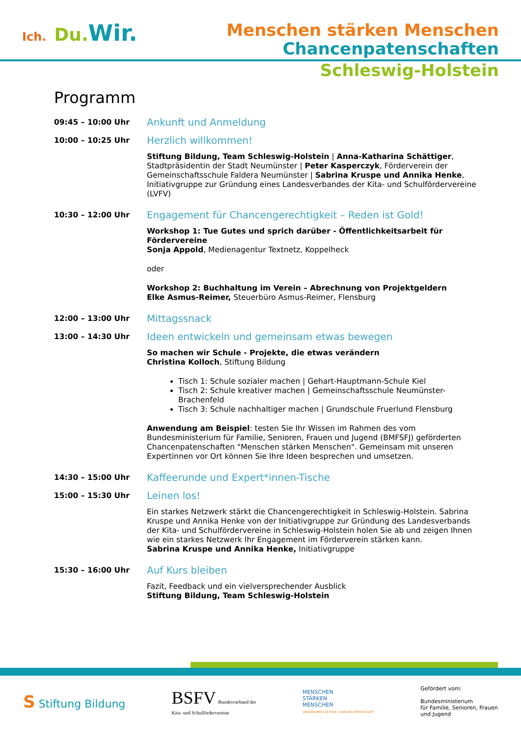Ich. Du. Wir.
Menschen stärken Menschen
Chancenpatenschaften
Schleswig-Holstein
Programm
09:45 – 10:00 Uhr
Ankunft und Anmeldung
10:00 – 10:25 Uhr
Herzlich willkommen!
Stiftung Bildung, Team Schleswig-Holstein | Anna-Katharina Schättiger, Stadtpräsidentin der Stadt Neumünster | Peter Kasperczyk, Förderverein der Gemeinschaftsschule Faldera Neumünster | Sabrina Kruspe und Annika Henke, Initiativgruppe zur Gründung eines Landesverbandes der Kita- und Schulfördervereine (LVFV)
10:30 – 12:00 Uhr
Engagement für Chancengerechtigkeit – Reden ist Gold!
Workshop 1: Tue Gutes und sprich darüber - Öffentlichkeitsarbeit für Fördervereine
Sonja Appold, Medienagentur Textnetz, Koppelheck
oder
Workshop 2: Buchhaltung im Verein – Abrechnung von Projektgeldern
Elke Asmus-Reimer, Steuerbüro Asmus-Reimer, Flensburg
12:00 – 13:00 Uhr
Mittagssnack
13:00 – 14:30 Uhr
Ideen entwickeln und gemeinsam etwas bewegen
So machen wir Schule - Projekte, die etwas verändern
Christina Kolloch, Stiftung Bildung
Tisch 1: Schule sozialer machen | Gehart-Hauptmann-Schule Kiel
Tisch 2: Schule kreativer machen | Gemeinschaftsschule Neumünster-Brachenfeld
Tisch 3: Schule nachhaltiger machen | Grundschule Fruerlund Flensburg
Anwendung am Beispiel: testen Sie Ihr Wissen im Rahmen des vom Bundesministerium für Familie, Senioren, Frauen und Jugend (BMFSFJ) geförderten Chancenpatenschaften "Menschen stärken Menschen". Gemeinsam mit unseren Expertinnen vor Ort können Sie Ihre Ideen besprechen und umsetzen.
14:30 – 15:00 Uhr
Kaffeerunde und Expert*innen-Tische
15:00 – 15:30 Uhr
Leinen los!
Ein starkes Netzwerk stärkt die Chancengerechtigkeit in Schleswig-Holstein. Sabrina Kruspe und Annika Henke von der Initiativgruppe zur Gründung des Landesverbands der Kita- und Schulfördervereine in Schleswig-Holstein holen Sie ab und zeigen Ihnen wie ein starkes Netzwerk Ihr Engagement im Förderverein stärken kann.
Sabrina Kruspe und Annika Henke, Initiativgruppe
15:30 – 16:00 Uhr
Auf Kurs bleiben
Fazit, Feedback und ein vielversprechender Ausblick
Stiftung Bildung, Team Schleswig-Holstein
S Stiftung Bildung
BSFV Bundesverband der
Kita- und Schulfördervereine
MENSCHEN
STÄRKEN
MENSCHEN
ÜBERNEHMEN SIE EINE CHANCEN-PATENSCHAFT
Gefördert vom:
Bundesministerium
für Familie, Senioren, Frauen
und Jugend